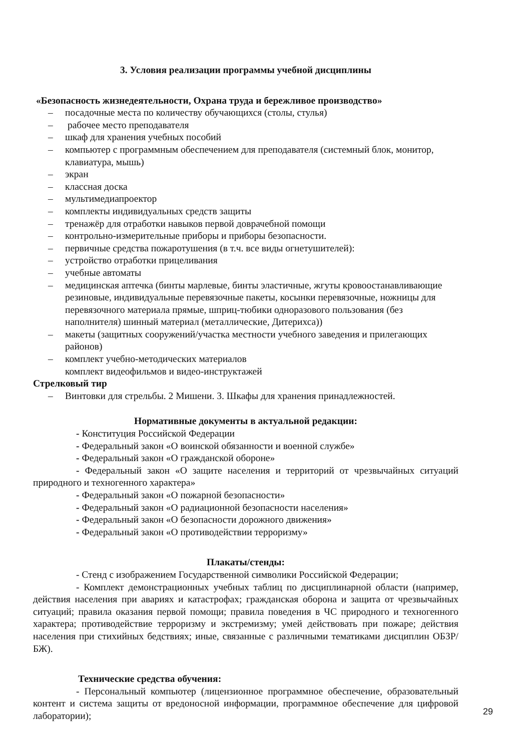3. Условия реализации программы учебной дисциплины
«Безопасность жизнедеятельности, Охрана труда и бережливое производство»
– посадочные места по количеству обучающихся (столы, стулья)
– рабочее место преподавателя
– шкаф для хранения учебных пособий
– компьютер с программным обеспечением для преподавателя (системный блок, монитор, клавиатура, мышь)
– экран
– классная доска
– мультимедиапроектор
– комплекты индивидуальных средств защиты
– тренажёр для отработки навыков первой доврачебной помощи
– контрольно-измерительные приборы и приборы безопасности.
– первичные средства пожаротушения (в т.ч. все виды огнетушителей):
– устройство отработки прицеливания
– учебные автоматы
– медицинская аптечка (бинты марлевые, бинты эластичные, жгуты кровоостанавливающие резиновые, индивидуальные перевязочные пакеты, косынки перевязочные, ножницы для перевязочного материала прямые, шприц-тюбики одноразового пользования (без наполнителя) шинный материал (металлические, Дитерихса))
– макеты (защитных сооружений/участка местности учебного заведения и прилегающих районов)
– комплект учебно-методических материалов
комплект видеофильмов и видео-инструктажей
Стрелковый тир
– Винтовки для стрельбы. 2 Мишени. 3. Шкафы для хранения принадлежностей.
Нормативные документы в актуальной редакции:
- Конституция Российской Федерации
- Федеральный закон «О воинской обязанности и военной службе»
- Федеральный закон «О гражданской обороне»
- Федеральный закон «О защите населения и территорий от чрезвычайных ситуаций природного и техногенного характера»
- Федеральный закон «О пожарной безопасности»
- Федеральный закон «О радиационной безопасности населения»
- Федеральный закон «О безопасности дорожного движения»
- Федеральный закон «О противодействии терроризму»
Плакаты/стенды:
- Стенд с изображением Государственной символики Российской Федерации;
- Комплект демонстрационных учебных таблиц по дисциплинарной области (например, действия населения при авариях и катастрофах; гражданская оборона и защита от чрезвычайных ситуаций; правила оказания первой помощи; правила поведения в ЧС природного и техногенного характера; противодействие терроризму и экстремизму; умей действовать при пожаре; действия населения при стихийных бедствиях; иные, связанные с различными тематиками дисциплин ОБЗР/БЖ).
Технические средства обучения:
- Персональный компьютер (лицензионное программное обеспечение, образовательный контент и система защиты от вредоносной информации, программное обеспечение для цифровой лаборатории);
29